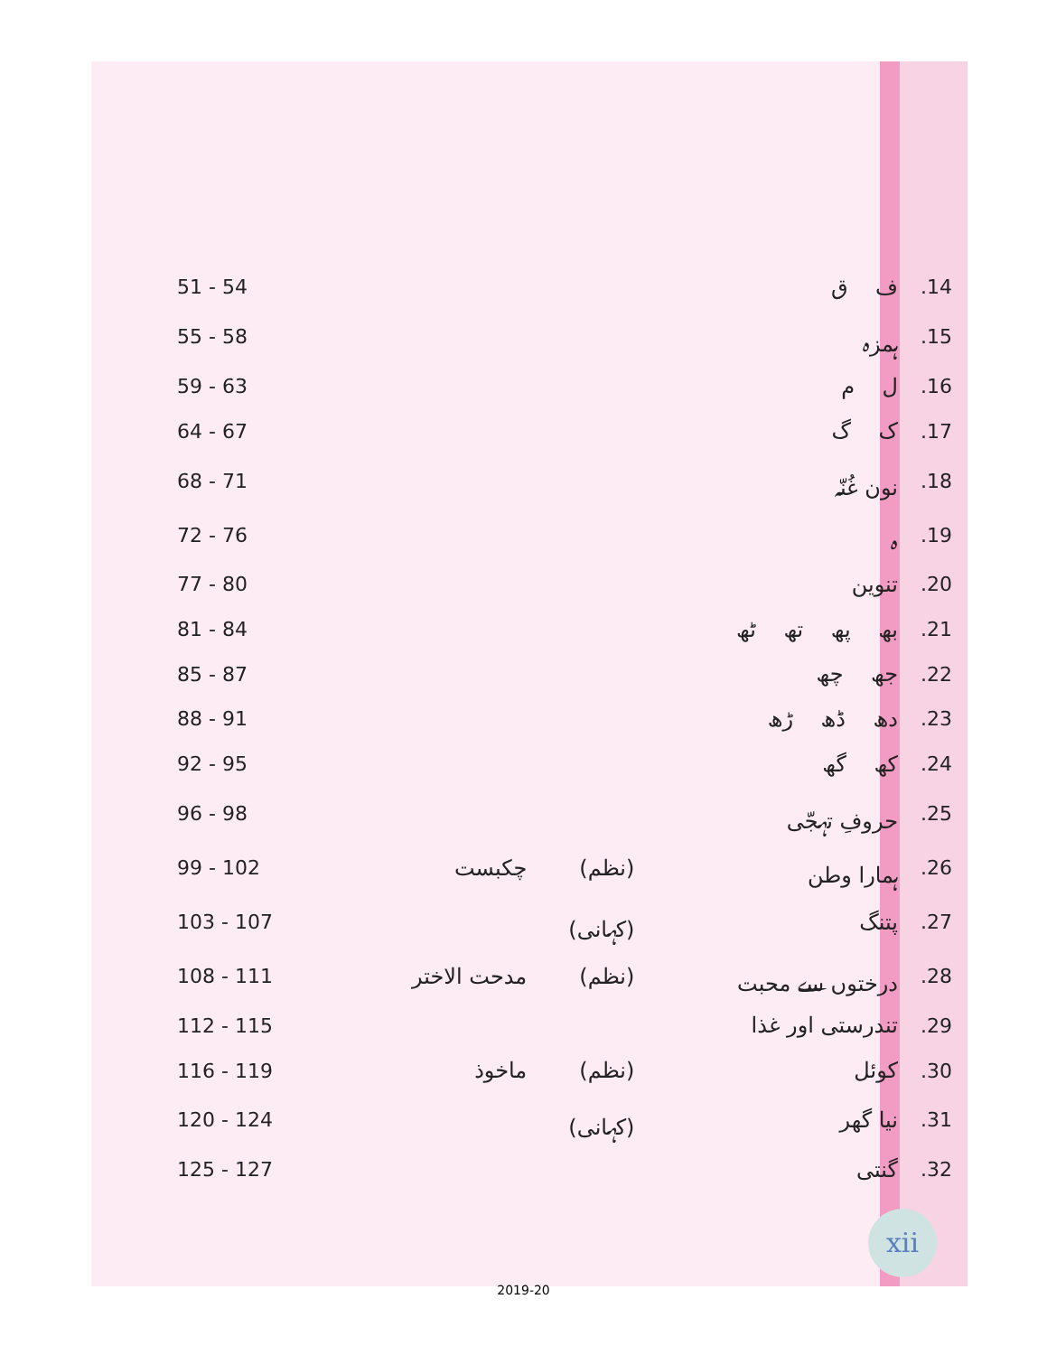| 51 - 54 | | | ف ق | .14 |
| 55 - 58 | | | ہمزہ | .15 |
| 59 - 63 | | | ل م | .16 |
| 64 - 67 | | | ک گ | .17 |
| 68 - 71 | | | نون غُنّہ | .18 |
| 72 - 76 | | | ہ | .19 |
| 77 - 80 | | | تنوین | .20 |
| 81 - 84 | | | بھ پھ تھ ٹھ | .21 |
| 85 - 87 | | | جھ چھ | .22 |
| 88 - 91 | | | دھ ڈھ ڑھ | .23 |
| 92 - 95 | | | کھ گھ | .24 |
| 96 - 98 | | | حروفِ تہجّی | .25 |
| 99 - 102 | چکبست | (نظم) | ہمارا وطن | .26 |
| 103 - 107 | | (کہانی) | پتنگ | .27 |
| 108 - 111 | مدحت الاختر | (نظم) | درختوں سے محبت | .28 |
| 112 - 115 | | | تندرستی اور غذا | .29 |
| 116 - 119 | ماخوذ | (نظم) | کوئل | .30 |
| 120 - 124 | | (کہانی) | نیا گھر | .31 |
| 125 - 127 | | | گنتی | .32 |
xii
2019-20